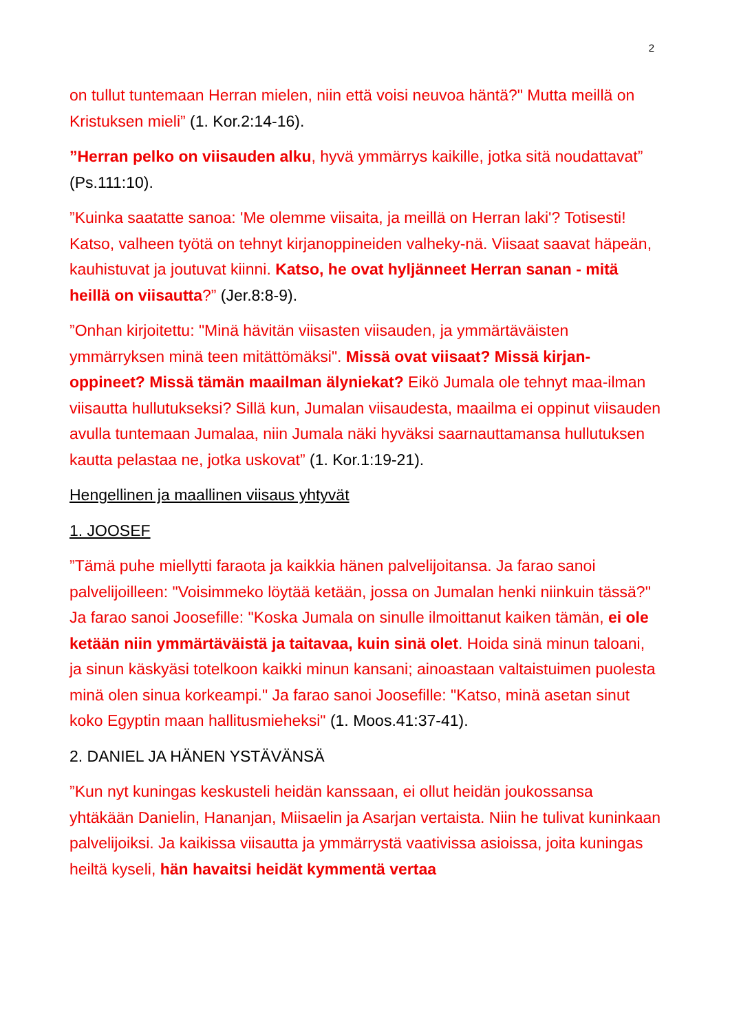2
on tullut tuntemaan Herran mielen, niin että voisi neuvoa häntä?" Mutta meillä on Kristuksen mieli” (1. Kor.2:14-16).
”Herran pelko on viisauden alku, hyvä ymmärrys kaikille, jotka sitä noudattavat” (Ps.111:10).
”Kuinka saatatte sanoa: 'Me olemme viisaita, ja meillä on Herran laki'? Totisesti! Katso, valheen työtä on tehnyt kirjanoppineiden valheky-nä. Viisaat saavat häpeän, kauhistuvat ja joutuvat kiinni. Katso, he ovat hyljänneet Herran sanan - mitä heillä on viisautta?” (Jer.8:8-9).
”Onhan kirjoitettu: "Minä hävitän viisasten viisauden, ja ymmärtäväisten ymmärryksen minä teen mitättömäksi". Missä ovat viisaat? Missä kirjan-oppineet? Missä tämän maailman älyniekat? Eikö Jumala ole tehnyt maa-ilman viisautta hullutukseksi? Sillä kun, Jumalan viisaudesta, maailma ei oppinut viisauden avulla tuntemaan Jumalaa, niin Jumala näki hyväksi saarnauttamansa hullutuksen kautta pelastaa ne, jotka uskovat” (1. Kor.1:19-21).
Hengellinen ja maallinen viisaus yhtyvät
1. JOOSEF
”Tämä puhe miellytti faraota ja kaikkia hänen palvelijoitansa. Ja farao sanoi palvelijoilleen: "Voisimmeko löytää ketään, jossa on Jumalan henki niinkuin tässä?" Ja farao sanoi Joosefille: "Koska Jumala on sinulle ilmoittanut kaiken tämän, ei ole ketään niin ymmärtäväistä ja taitavaa, kuin sinä olet. Hoida sinä minun taloani, ja sinun käskyäsi totelkoon kaikki minun kansani; ainoastaan valtaistuimen puolesta minä olen sinua korkeampi." Ja farao sanoi Joosefille: "Katso, minä asetan sinut koko Egyptin maan hallitusmieheksi" (1. Moos.41:37-41).
2. DANIEL JA HÄNEN YSTÄVÄNSÄ
”Kun nyt kuningas keskusteli heidän kanssaan, ei ollut heidän joukossansa yhtäkään Danielin, Hananjan, Miisaelin ja Asarjan vertaista. Niin he tulivat kuninkaan palvelijoiksi. Ja kaikissa viisautta ja ymmärrystä vaativissa asioissa, joita kuningas heiltä kyseli, hän havaitsi heidät kymmentä vertaa